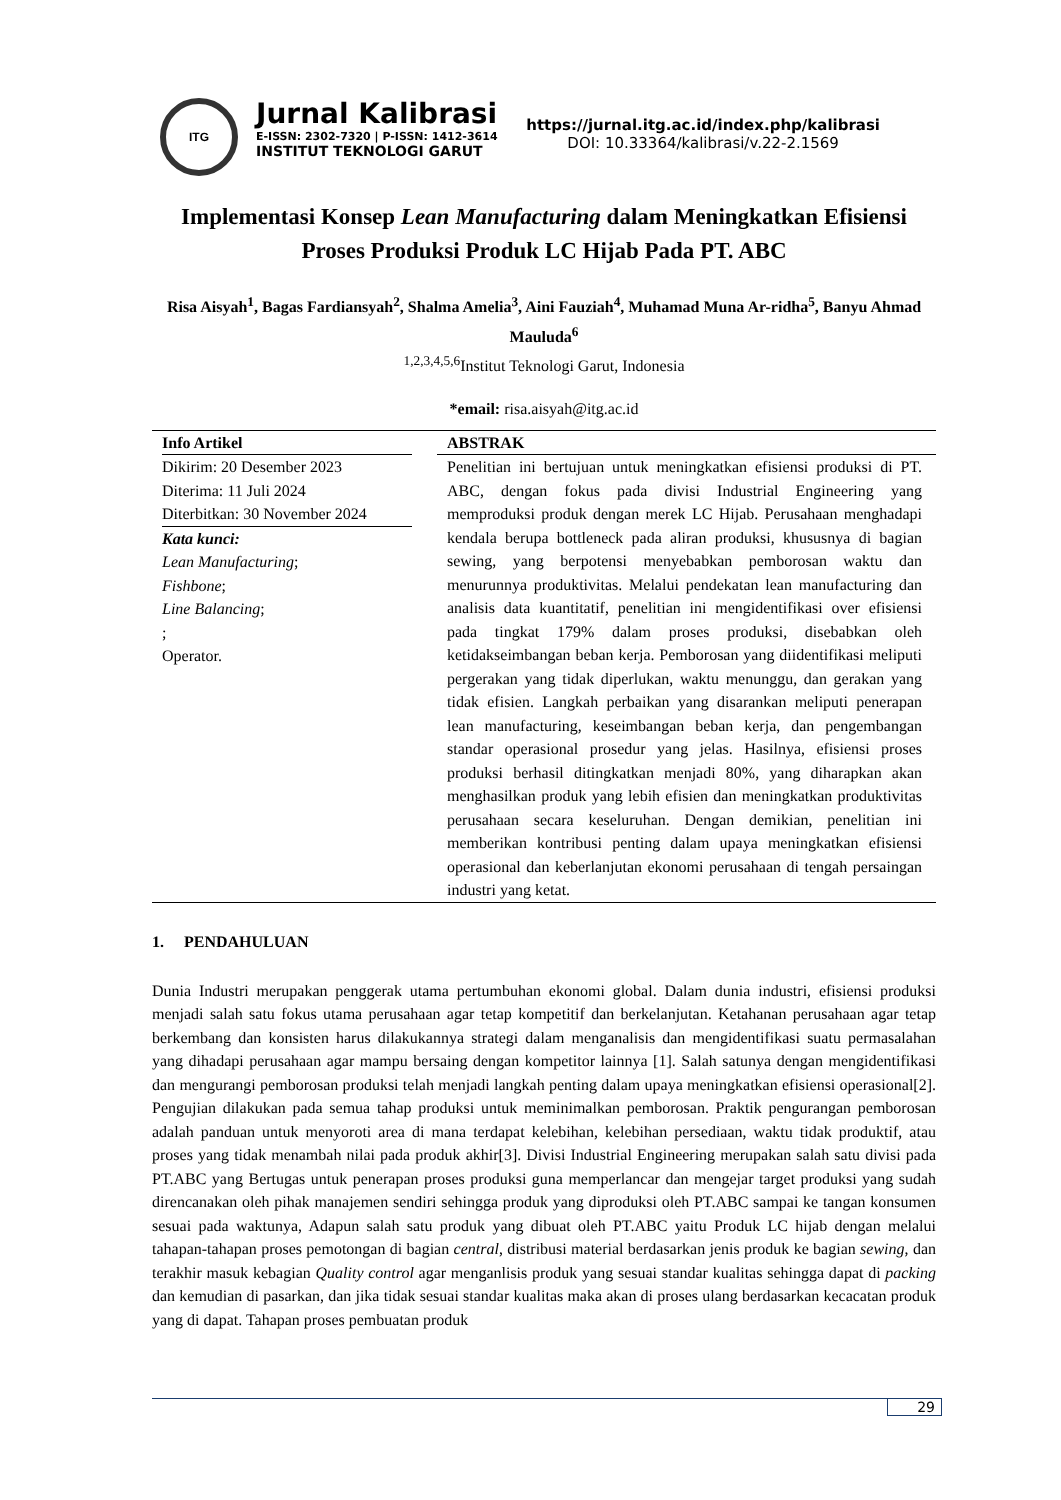ITG
Jurnal Kalibrasi
E-ISSN: 2302-7320 | P-ISSN: 1412-3614
INSTITUT TEKNOLOGI GARUT
https://jurnal.itg.ac.id/index.php/kalibrasi
DOI: 10.33364/kalibrasi/v.22-2.1569
Implementasi Konsep Lean Manufacturing dalam Meningkatkan Efisiensi Proses Produksi Produk LC Hijab Pada PT. ABC
Risa Aisyah<sup>1</sup>, Bagas Fardiansyah<sup>2</sup>, Shalma Amelia<sup>3</sup>, Aini Fauziah<sup>4</sup>, Muhamad Muna Ar-ridha<sup>5</sup>, Banyu Ahmad Mauluda<sup>6</sup>
<sup>1,2,3,4,5,6</sup>Institut Teknologi Garut, Indonesia
*email: risa.aisyah@itg.ac.id
Info Artikel
Dikirim: 20 Desember 2023
Diterima: 11 Juli 2024
Diterbitkan: 30 November 2024
Kata kunci:
Lean Manufacturing;
Fishbone;
Line Balancing;
;
Operator.
ABSTRAK
Penelitian ini bertujuan untuk meningkatkan efisiensi produksi di PT. ABC, dengan fokus pada divisi Industrial Engineering yang memproduksi produk dengan merek LC Hijab. Perusahaan menghadapi kendala berupa bottleneck pada aliran produksi, khususnya di bagian sewing, yang berpotensi menyebabkan pemborosan waktu dan menurunnya produktivitas. Melalui pendekatan lean manufacturing dan analisis data kuantitatif, penelitian ini mengidentifikasi over efisiensi pada tingkat 179% dalam proses produksi, disebabkan oleh ketidakseimbangan beban kerja. Pemborosan yang diidentifikasi meliputi pergerakan yang tidak diperlukan, waktu menunggu, dan gerakan yang tidak efisien. Langkah perbaikan yang disarankan meliputi penerapan lean manufacturing, keseimbangan beban kerja, dan pengembangan standar operasional prosedur yang jelas. Hasilnya, efisiensi proses produksi berhasil ditingkatkan menjadi 80%, yang diharapkan akan menghasilkan produk yang lebih efisien dan meningkatkan produktivitas perusahaan secara keseluruhan. Dengan demikian, penelitian ini memberikan kontribusi penting dalam upaya meningkatkan efisiensi operasional dan keberlanjutan ekonomi perusahaan di tengah persaingan industri yang ketat.
1. PENDAHULUAN
Dunia Industri merupakan penggerak utama pertumbuhan ekonomi global. Dalam dunia industri, efisiensi produksi menjadi salah satu fokus utama perusahaan agar tetap kompetitif dan berkelanjutan. Ketahanan perusahaan agar tetap berkembang dan konsisten harus dilakukannya strategi dalam menganalisis dan mengidentifikasi suatu permasalahan yang dihadapi perusahaan agar mampu bersaing dengan kompetitor lainnya [1]. Salah satunya dengan mengidentifikasi dan mengurangi pemborosan produksi telah menjadi langkah penting dalam upaya meningkatkan efisiensi operasional[2]. Pengujian dilakukan pada semua tahap produksi untuk meminimalkan pemborosan. Praktik pengurangan pemborosan adalah panduan untuk menyoroti area di mana terdapat kelebihan, kelebihan persediaan, waktu tidak produktif, atau proses yang tidak menambah nilai pada produk akhir[3]. Divisi Industrial Engineering merupakan salah satu divisi pada PT.ABC yang Bertugas untuk penerapan proses produksi guna memperlancar dan mengejar target produksi yang sudah direncanakan oleh pihak manajemen sendiri sehingga produk yang diproduksi oleh PT.ABC sampai ke tangan konsumen sesuai pada waktunya, Adapun salah satu produk yang dibuat oleh PT.ABC yaitu Produk LC hijab dengan melalui tahapan-tahapan proses pemotongan di bagian central, distribusi material berdasarkan jenis produk ke bagian sewing, dan terakhir masuk kebagian Quality control agar menganlisis produk yang sesuai standar kualitas sehingga dapat di packing dan kemudian di pasarkan, dan jika tidak sesuai standar kualitas maka akan di proses ulang berdasarkan kecacatan produk yang di dapat. Tahapan proses pembuatan produk
29